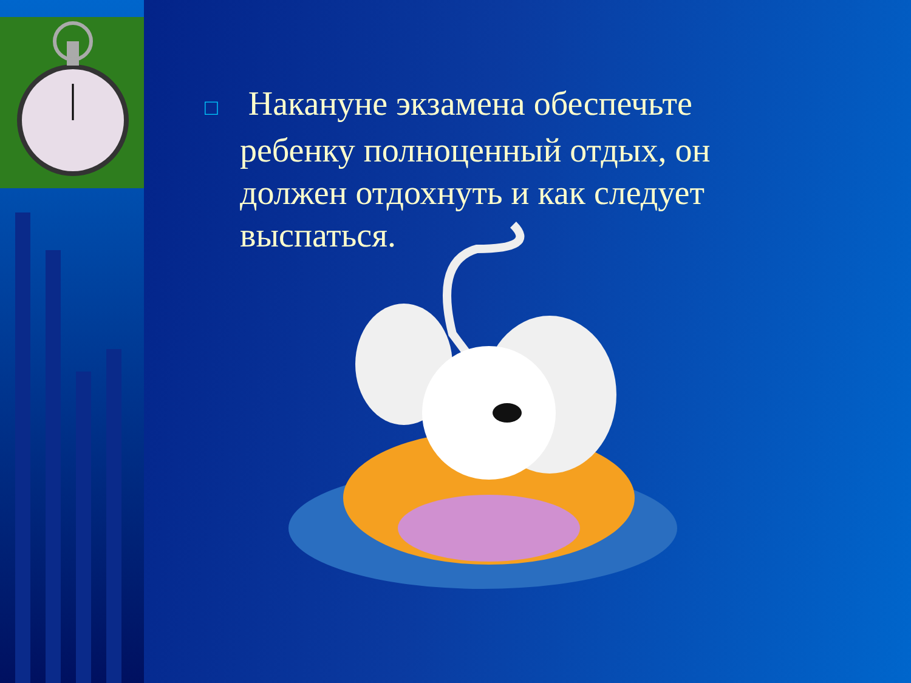□ Накануне экзамена обеспечьте ребенку полноценный отдых, он должен отдохнуть и как следует выспаться.